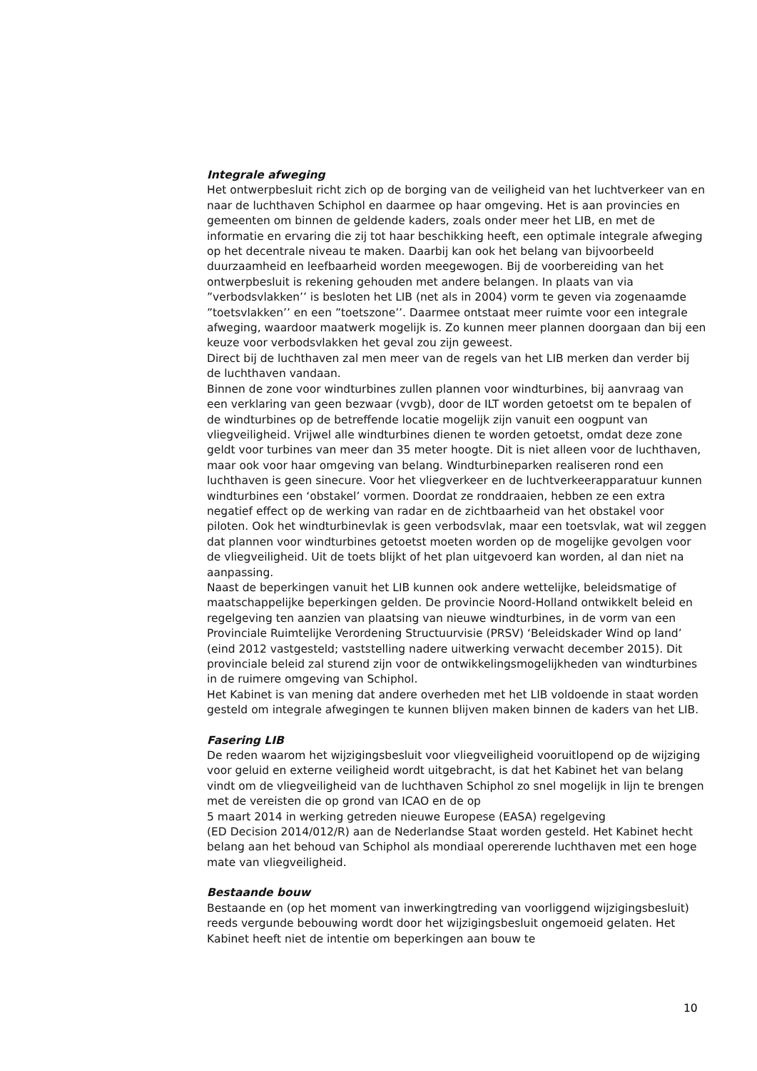Integrale afweging
Het ontwerpbesluit richt zich op de borging van de veiligheid van het luchtverkeer van en naar de luchthaven Schiphol en daarmee op haar omgeving. Het is aan provincies en gemeenten om binnen de geldende kaders, zoals onder meer het LIB, en met de informatie en ervaring die zij tot haar beschikking heeft, een optimale integrale afweging op het decentrale niveau te maken. Daarbij kan ook het belang van bijvoorbeeld duurzaamheid en leefbaarheid worden meegewogen. Bij de voorbereiding van het ontwerpbesluit is rekening gehouden met andere belangen. In plaats van via ”verbodsvlakken’’ is besloten het LIB (net als in 2004) vorm te geven via zogenaamde ”toetsvlakken’’ en een ”toetszone’’. Daarmee ontstaat meer ruimte voor een integrale afweging, waardoor maatwerk mogelijk is. Zo kunnen meer plannen doorgaan dan bij een keuze voor verbodsvlakken het geval zou zijn geweest.
Direct bij de luchthaven zal men meer van de regels van het LIB merken dan verder bij de luchthaven vandaan.
Binnen de zone voor windturbines zullen plannen voor windturbines, bij aanvraag van een verklaring van geen bezwaar (vvgb), door de ILT worden getoetst om te bepalen of de windturbines op de betreffende locatie mogelijk zijn vanuit een oogpunt van vliegveiligheid. Vrijwel alle windturbines dienen te worden getoetst, omdat deze zone geldt voor turbines van meer dan 35 meter hoogte. Dit is niet alleen voor de luchthaven, maar ook voor haar omgeving van belang. Windturbineparken realiseren rond een luchthaven is geen sinecure. Voor het vliegverkeer en de luchtverkeerapparatuur kunnen windturbines een ‘obstakel’ vormen. Doordat ze ronddraaien, hebben ze een extra negatief effect op de werking van radar en de zichtbaarheid van het obstakel voor piloten. Ook het windturbinevlak is geen verbodsvlak, maar een toetsvlak, wat wil zeggen dat plannen voor windturbines getoetst moeten worden op de mogelijke gevolgen voor de vliegveiligheid. Uit de toets blijkt of het plan uitgevoerd kan worden, al dan niet na aanpassing.
Naast de beperkingen vanuit het LIB kunnen ook andere wettelijke, beleidsmatige of maatschappelijke beperkingen gelden. De provincie Noord-Holland ontwikkelt beleid en regelgeving ten aanzien van plaatsing van nieuwe windturbines, in de vorm van een Provinciale Ruimtelijke Verordening Structuurvisie (PRSV) ‘Beleidskader Wind op land’ (eind 2012 vastgesteld; vaststelling nadere uitwerking verwacht december 2015). Dit provinciale beleid zal sturend zijn voor de ontwikkelingsmogelijkheden van windturbines in de ruimere omgeving van Schiphol.
Het Kabinet is van mening dat andere overheden met het LIB voldoende in staat worden gesteld om integrale afwegingen te kunnen blijven maken binnen de kaders van het LIB.
Fasering LIB
De reden waarom het wijzigingsbesluit voor vliegveiligheid vooruitlopend op de wijziging voor geluid en externe veiligheid wordt uitgebracht, is dat het Kabinet het van belang vindt om de vliegveiligheid van de luchthaven Schiphol zo snel mogelijk in lijn te brengen met de vereisten die op grond van ICAO en de op
5 maart 2014 in werking getreden nieuwe Europese (EASA) regelgeving
(ED Decision 2014/012/R) aan de Nederlandse Staat worden gesteld. Het Kabinet hecht belang aan het behoud van Schiphol als mondiaal opererende luchthaven met een hoge mate van vliegveiligheid.
Bestaande bouw
Bestaande en (op het moment van inwerkingtreding van voorliggend wijzigingsbesluit) reeds vergunde bebouwing wordt door het wijzigingsbesluit ongemoeid gelaten. Het Kabinet heeft niet de intentie om beperkingen aan bouw te
10